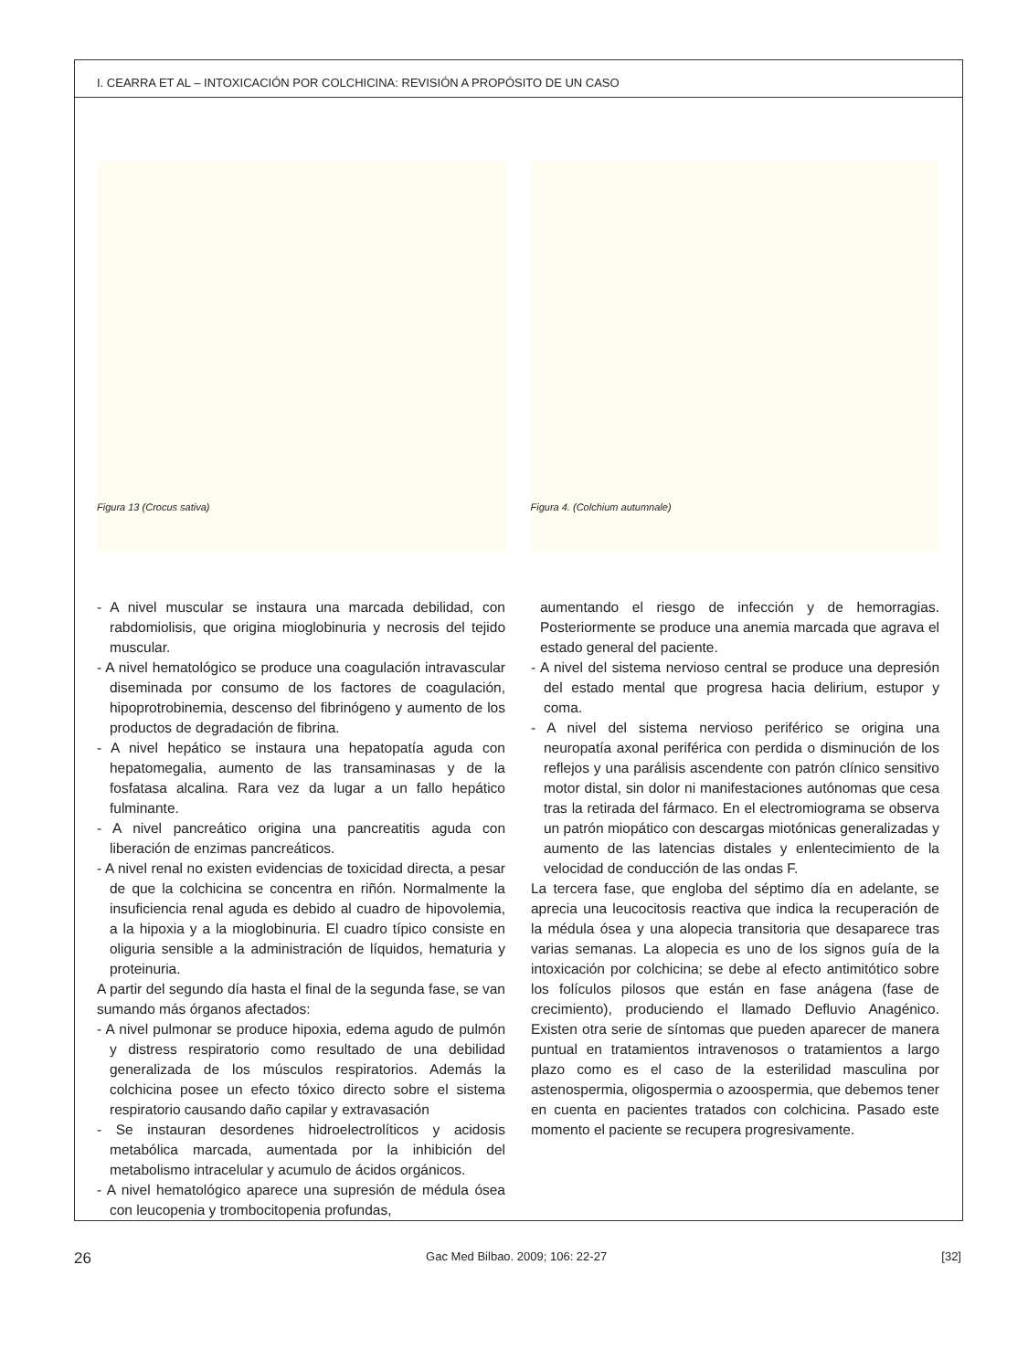I. CEARRA ET AL – INTOXICACIÓN POR COLCHICINA: REVISIÓN A PROPÓSITO DE UN CASO
Figura 13 (Crocus sativa) Figura 4. (Colchium autumnale)
- A nivel muscular se instaura una marcada debilidad, con rabdomiolisis, que origina mioglobinuria y necrosis del tejido muscular.
- A nivel hematológico se produce una coagulación intravascular diseminada por consumo de los factores de coagulación, hipoprotrobinemia, descenso del fibrinógeno y aumento de los productos de degradación de fibrina.
- A nivel hepático se instaura una hepatopatía aguda con hepatomegalia, aumento de las transaminasas y de la fosfatasa alcalina. Rara vez da lugar a un fallo hepático fulminante.
- A nivel pancreático origina una pancreatitis aguda con liberación de enzimas pancreáticos.
- A nivel renal no existen evidencias de toxicidad directa, a pesar de que la colchicina se concentra en riñón. Normalmente la insuficiencia renal aguda es debido al cuadro de hipovolemia, a la hipoxia y a la mioglobinuria. El cuadro típico consiste en oliguria sensible a la administración de líquidos, hematuria y proteinuria.
A partir del segundo día hasta el final de la segunda fase, se van sumando más órganos afectados:
- A nivel pulmonar se produce hipoxia, edema agudo de pulmón y distress respiratorio como resultado de una debilidad generalizada de los músculos respiratorios. Además la colchicina posee un efecto tóxico directo sobre el sistema respiratorio causando daño capilar y extravasación
- Se instauran desordenes hidroelectrolíticos y acidosis metabólica marcada, aumentada por la inhibición del metabolismo intracelular y acumulo de ácidos orgánicos.
- A nivel hematológico aparece una supresión de médula ósea con leucopenia y trombocitopenia profundas,
aumentando el riesgo de infección y de hemorragias. Posteriormente se produce una anemia marcada que agrava el estado general del paciente.
- A nivel del sistema nervioso central se produce una depresión del estado mental que progresa hacia delirium, estupor y coma.
- A nivel del sistema nervioso periférico se origina una neuropatía axonal periférica con perdida o disminución de los reflejos y una parálisis ascendente con patrón clínico sensitivo motor distal, sin dolor ni manifestaciones autónomas que cesa tras la retirada del fármaco. En el electromiograma se observa un patrón miopático con descargas miotónicas generalizadas y aumento de las latencias distales y enlentecimiento de la velocidad de conducción de las ondas F.
La tercera fase, que engloba del séptimo día en adelante, se aprecia una leucocitosis reactiva que indica la recuperación de la médula ósea y una alopecia transitoria que desaparece tras varias semanas. La alopecia es uno de los signos guía de la intoxicación por colchicina; se debe al efecto antimitótico sobre los folículos pilosos que están en fase anágena (fase de crecimiento), produciendo el llamado Defluvio Anagénico. Existen otra serie de síntomas que pueden aparecer de manera puntual en tratamientos intravenosos o tratamientos a largo plazo como es el caso de la esterilidad masculina por astenospermia, oligospermia o azoospermia, que debemos tener en cuenta en pacientes tratados con colchicina. Pasado este momento el paciente se recupera progresivamente.
26 Gac Med Bilbao. 2009; 106: 22-27 [32]